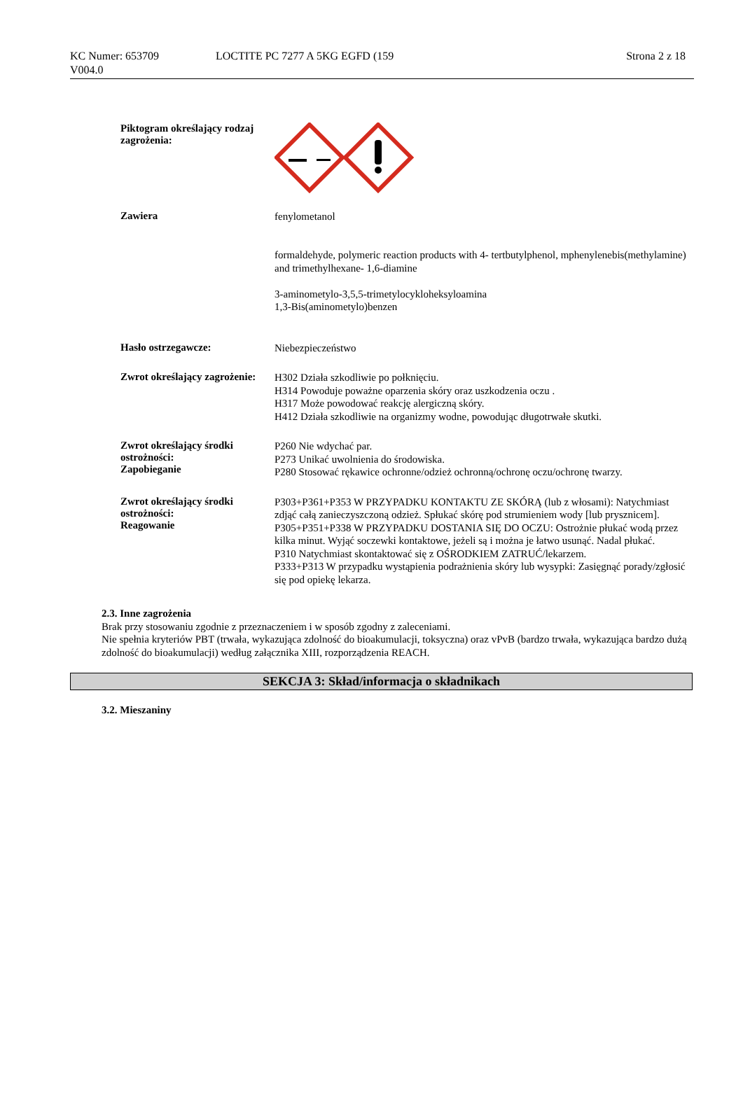KC Numer: 653709
V004.0
LOCTITE PC 7277 A 5KG EGFD (159
Strona 2 z 18
Piktogram określający rodzaj zagrożenia:
Zawiera
fenylometanol
formaldehyde, polymeric reaction products with 4- tertbutylphenol, mphenylenebis(methylamine) and trimethylhexane- 1,6-diamine
3-aminometylo-3,5,5-trimetylocykloheksyloamina
1,3-Bis(aminometylo)benzen
Hasło ostrzegawcze:
Niebezpieczeństwo
Zwrot określający zagrożenie:
H302 Działa szkodliwie po połknięciu.
H314 Powoduje poważne oparzenia skóry oraz uszkodzenia oczu .
H317 Może powodować reakcję alergiczną skóry.
H412 Działa szkodliwie na organizmy wodne, powodując długotrwałe skutki.
Zwrot określający środki ostrożności:
Zapobieganie
P260 Nie wdychać par.
P273 Unikać uwolnienia do środowiska.
P280 Stosować rękawice ochronne/odzież ochronną/ochronę oczu/ochronę twarzy.
Zwrot określający środki ostrożności:
Reagowanie
P303+P361+P353 W PRZYPADKU KONTAKTU ZE SKÓRĄ (lub z włosami): Natychmiast zdjąć całą zanieczyszczoną odzież. Spłukać skórę pod strumieniem wody [lub prysznicem].
P305+P351+P338 W PRZYPADKU DOSTANIA SIĘ DO OCZU: Ostrożnie płukać wodą przez kilka minut. Wyjąć soczewki kontaktowe, jeżeli są i można je łatwo usunąć. Nadal płukać.
P310 Natychmiast skontaktować się z OŚRODKIEM ZATRUĆ/lekarzem.
P333+P313 W przypadku wystąpienia podrażnienia skóry lub wysypki: Zasięgnąć porady/zgłosić się pod opiekę lekarza.
2.3. Inne zagrożenia
Brak przy stosowaniu zgodnie z przeznaczeniem i w sposób zgodny z zaleceniami.
Nie spełnia kryteriów PBT (trwała, wykazująca zdolność do bioakumulacji, toksyczna) oraz vPvB (bardzo trwała, wykazująca bardzo dużą zdolność do bioakumulacji) według załącznika XIII, rozporządzenia REACH.
SEKCJA 3: Skład/informacja o składnikach
3.2. Mieszaniny